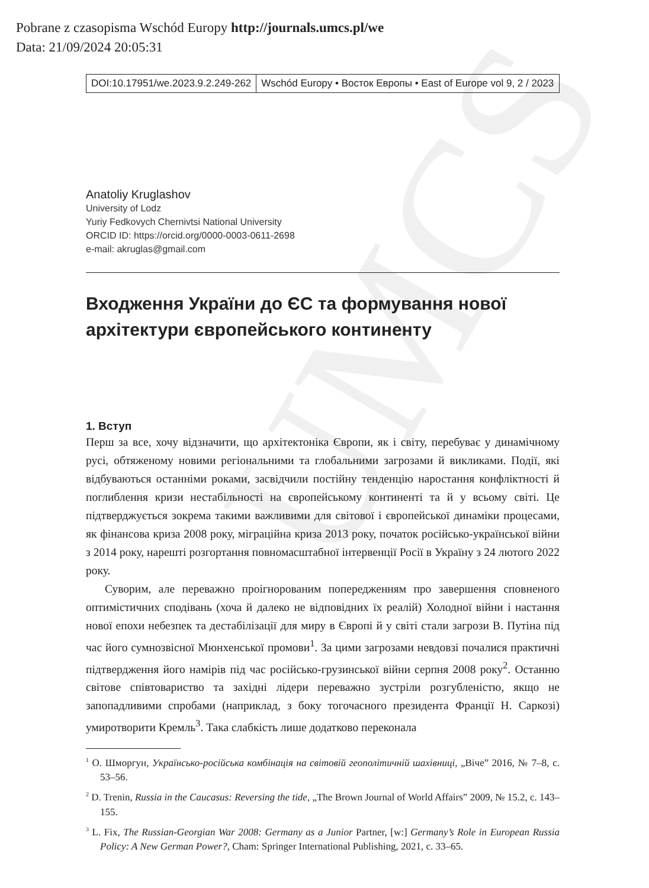UMCS
Pobrane z czasopisma Wschód Europy http://journals.umcs.pl/we
Data: 21/09/2024 20:05:31
DOI:10.17951/we.2023.9.2.249-262
Wschód Europy • Восток Европы • East of Europe vol 9, 2 / 2023
Anatoliy Kruglashov
University of Lodz
Yuriy Fedkovych Chernivtsi National University
ORCID ID: https://orcid.org/0000-0003-0611-2698
e-mail: akruglas@gmail.com
Входження України до ЄС та формування нової архітектури європейського континенту
1. Вступ
Перш за все, хочу відзначити, що архітектоніка Європи, як і світу, перебуває у динамічному русі, обтяженому новими регіональними та глобальними загрозами й викликами. Події, які відбуваються останніми роками, засвідчили постійну тенденцію наростання конфліктності й поглиблення кризи нестабільності на європейському континенті та й у всьому світі. Це підтверджується зокрема такими важливими для світової і європейської динаміки процесами, як фінансова криза 2008 року, міграційна криза 2013 року, початок російсько-української війни з 2014 року, нарешті розгортання повномасштабної інтервенції Росії в Україну з 24 лютого 2022 року.
Суворим, але переважно проігнорованим попередженням про завершення сповненого оптимістичних сподівань (хоча й далеко не відповідних їх реалій) Холодної війни і настання нової епохи небезпек та дестабілізації для миру в Європі й у світі стали загрози В. Путіна під час його сумнозвісної Мюнхенської промови<sup>1</sup>. За цими загрозами невдовзі почалися практичні підтвердження його намірів під час російсько-грузинської війни серпня 2008 року<sup>2</sup>. Останню світове співтовариство та західні лідери переважно зустріли розгубленістю, якщо не запопадливими спробами (наприклад, з боку тогочасного президента Франції Н. Саркозі) умиротворити Кремль<sup>3</sup>. Така слабкість лише додатково переконала
<sup>1</sup> О. Шморгун, Українсько-російська комбінація на світовій геополітичній шахівниці, „Віче” 2016, № 7–8, с. 53–56.
<sup>2</sup> D. Trenin, Russia in the Caucasus: Reversing the tide, „The Brown Journal of World Affairs” 2009, № 15.2, с. 143–155.
<sup>3</sup> L. Fix, The Russian-Georgian War 2008: Germany as a Junior Partner, [w:] Germany’s Role in European Russia Policy: A New German Power?, Cham: Springer International Publishing, 2021, с. 33–65.